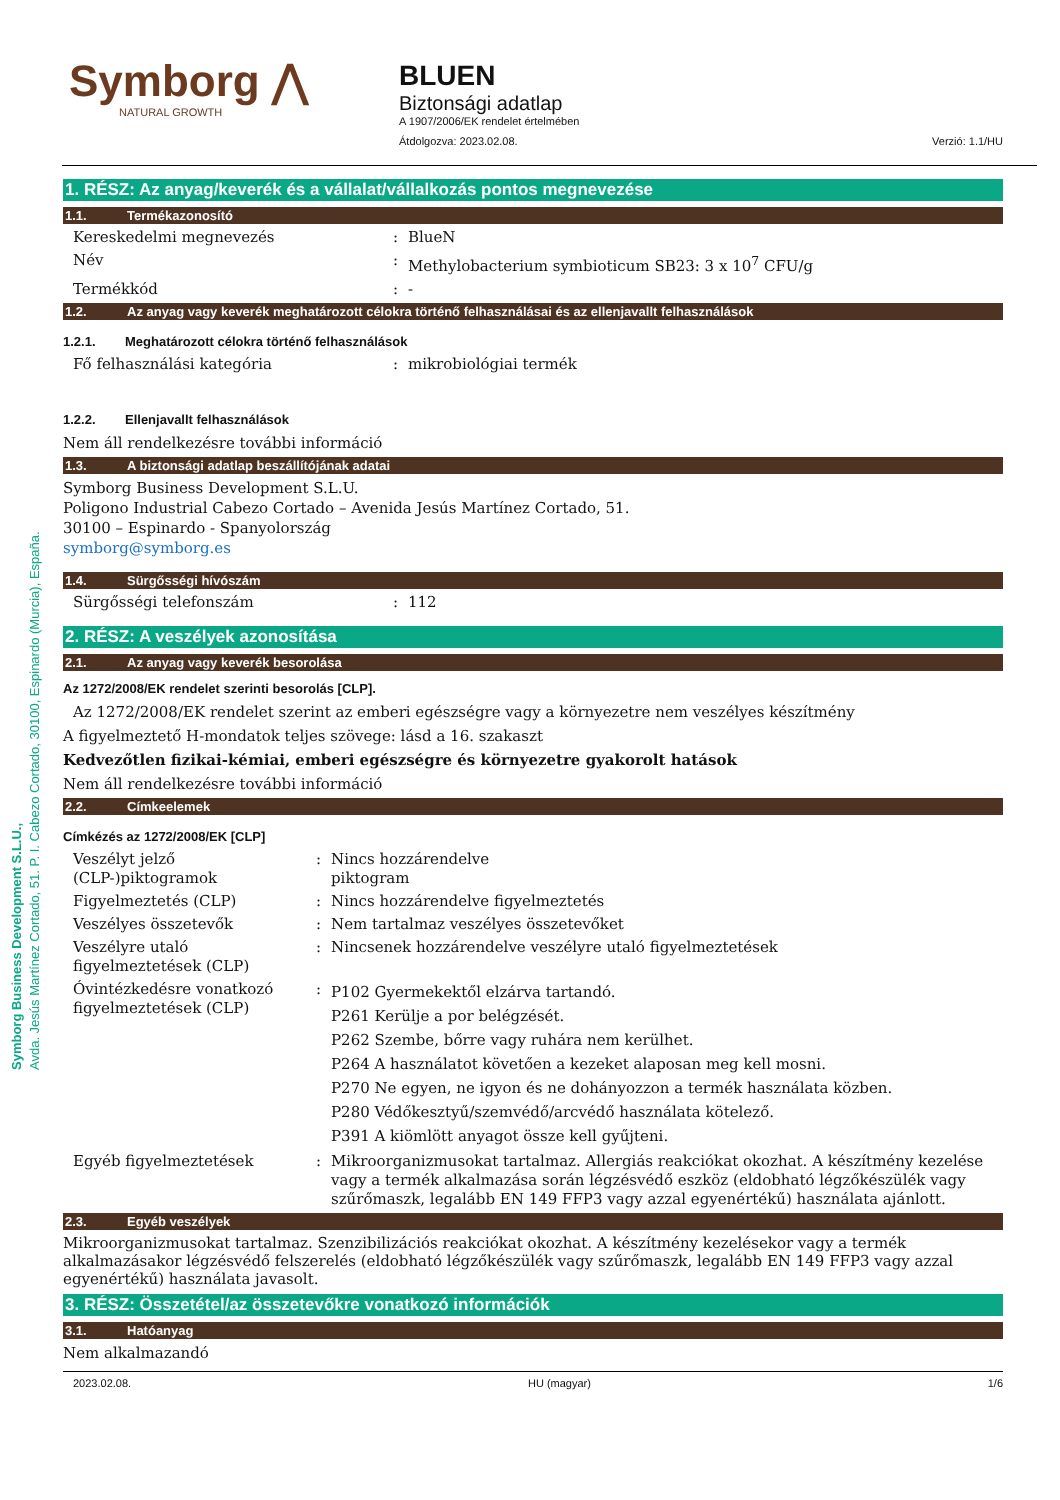Symborg ⋀
NATURAL GROWTH
BLUEN
Biztonsági adatlap
A 1907/2006/EK rendelet értelmében
Átdolgozva: 2023.02.08. Verzió: 1.1/HU
1. RÉSZ: Az anyag/keverék és a vállalat/vállalkozás pontos megnevezése
1.1. Termékazonosító
Kereskedelmi megnevezés : BlueN
Név : Methylobacterium symbioticum SB23: 3 x 10<sup>7</sup> CFU/g
Termékkód : -
1.2. Az anyag vagy keverék meghatározott célokra történő felhasználásai és az ellenjavallt felhasználások
1.2.1. Meghatározott célokra történő felhasználások
Fő felhasználási kategória : mikrobiológiai termék
1.2.2. Ellenjavallt felhasználások
Nem áll rendelkezésre további információ
1.3. A biztonsági adatlap beszállítójának adatai
Symborg Business Development S.L.U.
Poligono Industrial Cabezo Cortado – Avenida Jesús Martínez Cortado, 51.
30100 – Espinardo - Spanyolország
symborg@symborg.es
1.4. Sürgősségi hívószám
Sürgősségi telefonszám : 112
2. RÉSZ: A veszélyek azonosítása
2.1. Az anyag vagy keverék besorolása
Az 1272/2008/EK rendelet szerinti besorolás [CLP].
Az 1272/2008/EK rendelet szerint az emberi egészségre vagy a környezetre nem veszélyes készítmény
A figyelmeztető H-mondatok teljes szövege: lásd a 16. szakaszt
Kedvezőtlen fizikai-kémiai, emberi egészségre és környezetre gyakorolt hatások
Nem áll rendelkezésre további információ
2.2. Címkeelemek
Címkézés az 1272/2008/EK [CLP]
Veszélyt jelző (CLP-)piktogramok
: Nincs hozzárendelve
piktogram
Figyelmeztetés (CLP) : Nincs hozzárendelve figyelmeztetés
Veszélyes összetevők : Nem tartalmaz veszélyes összetevőket
Veszélyre utaló figyelmeztetések (CLP)
: Nincsenek hozzárendelve veszélyre utaló figyelmeztetések
Óvintézkedésre vonatkozó figyelmeztetések (CLP)
:
P102 Gyermekektől elzárva tartandó.
P261 Kerülje a por belégzését.
P262 Szembe, bőrre vagy ruhára nem kerülhet.
P264 A használatot követően a kezeket alaposan meg kell mosni.
P270 Ne egyen, ne igyon és ne dohányozzon a termék használata közben.
P280 Védőkesztyű/szemvédő/arcvédő használata kötelező.
P391 A kiömlött anyagot össze kell gyűjteni.
Egyéb figyelmeztetések : Mikroorganizmusokat tartalmaz. Allergiás reakciókat okozhat. A készítmény kezelése vagy a termék alkalmazása során légzésvédő eszköz (eldobható légzőkészülék vagy szűrőmaszk, legalább EN 149 FFP3 vagy azzal egyenértékű) használata ajánlott.
2.3. Egyéb veszélyek
Mikroorganizmusokat tartalmaz. Szenzibilizációs reakciókat okozhat. A készítmény kezelésekor vagy a termék alkalmazásakor légzésvédő felszerelés (eldobható légzőkészülék vagy szűrőmaszk, legalább EN 149 FFP3 vagy azzal egyenértékű) használata javasolt.
3. RÉSZ: Összetétel/az összetevőkre vonatkozó információk
3.1. Hatóanyag
Nem alkalmazandó
2023.02.08. HU (magyar) 1/6
Symborg Business Development S.L.U.,
Avda. Jesús Martínez Cortado, 51. P. I. Cabezo Cortado, 30100, Espinardo (Murcia), España.